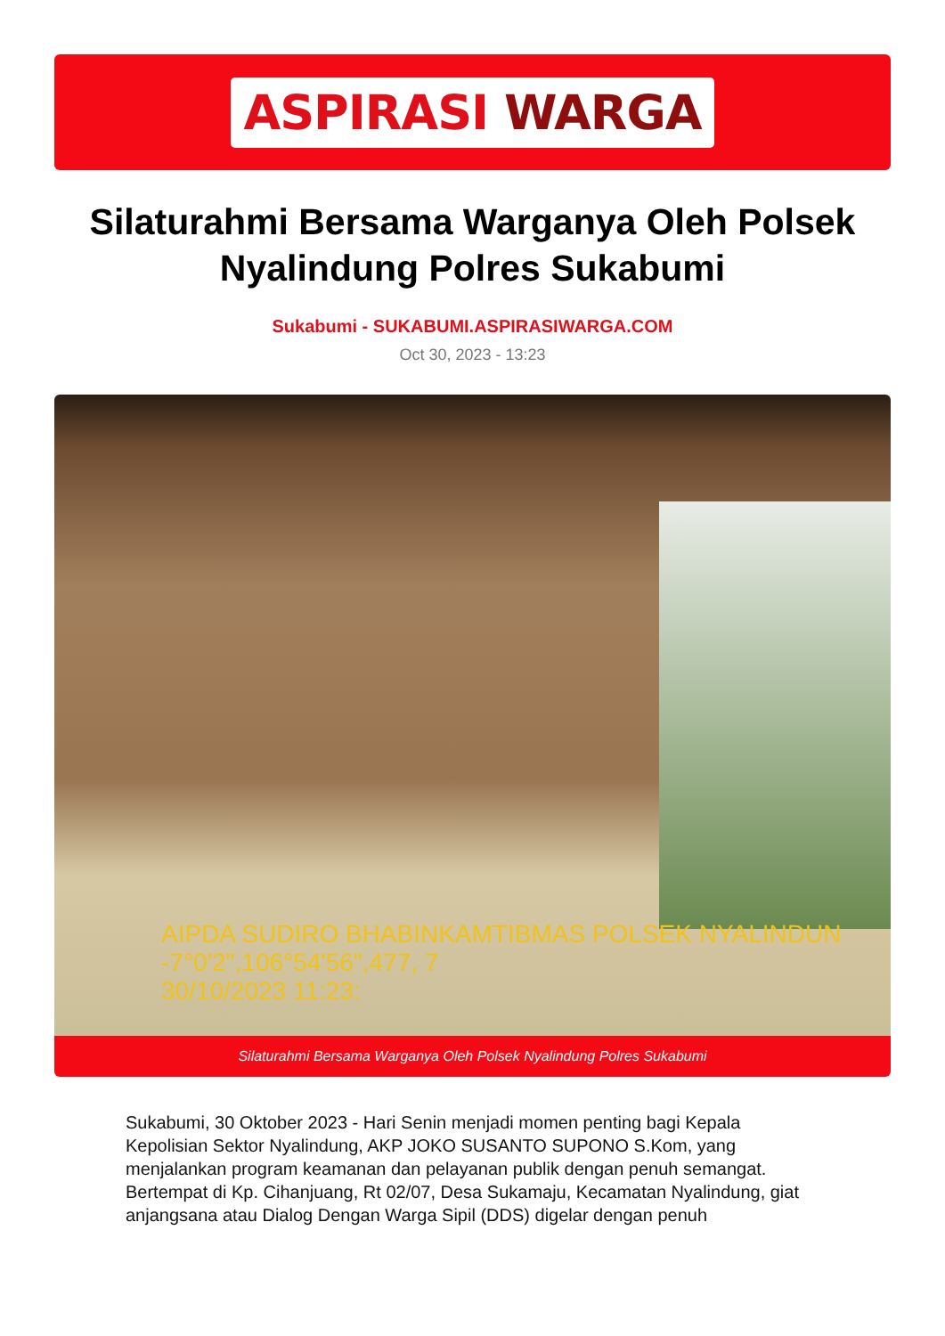ASPIRASI WARGA
Silaturahmi Bersama Warganya Oleh Polsek Nyalindung Polres Sukabumi
Sukabumi - SUKABUMI.ASPIRASIWARGA.COM
Oct 30, 2023 - 13:23
AIPDA SUDIRO BHABINKAMTIBMAS POLSEK NYALINDUN
-7°0'2",106°54'56",477, 7
30/10/2023 11:23:
Silaturahmi Bersama Warganya Oleh Polsek Nyalindung Polres Sukabumi
Sukabumi, 30 Oktober 2023 - Hari Senin menjadi momen penting bagi Kepala Kepolisian Sektor Nyalindung, AKP JOKO SUSANTO SUPONO S.Kom, yang menjalankan program keamanan dan pelayanan publik dengan penuh semangat. Bertempat di Kp. Cihanjuang, Rt 02/07, Desa Sukamaju, Kecamatan Nyalindung, giat anjangsana atau Dialog Dengan Warga Sipil (DDS) digelar dengan penuh